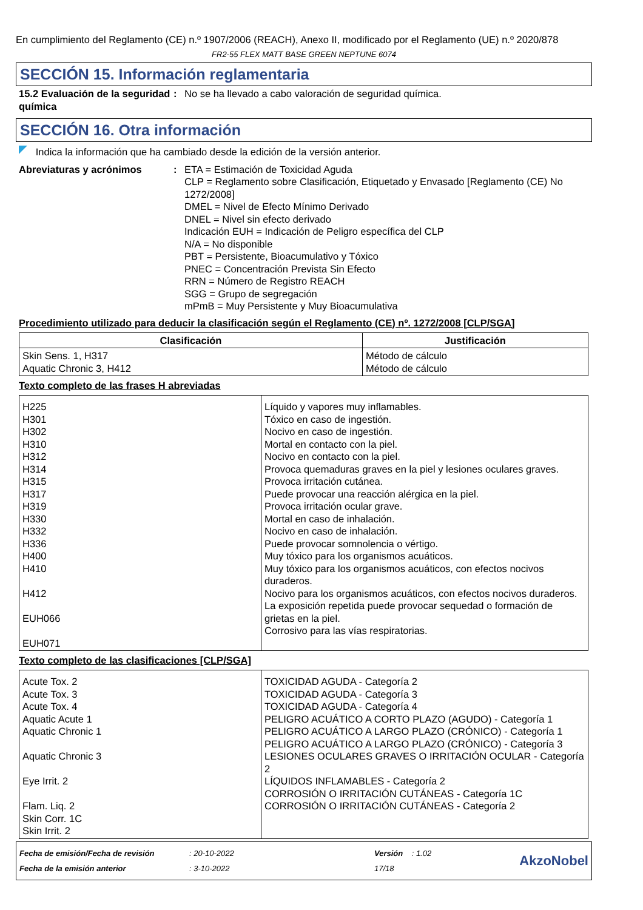En cumplimiento del Reglamento (CE) n.º 1907/2006 (REACH), Anexo II, modificado por el Reglamento (UE) n.º 2020/878
FR2-55 FLEX MATT BASE GREEN NEPTUNE 6074
SECCIÓN 15. Información reglamentaria
15.2 Evaluación de la seguridad química
: No se ha llevado a cabo valoración de seguridad química.
SECCIÓN 16. Otra información
Indica la información que ha cambiado desde la edición de la versión anterior.
Abreviaturas y acrónimos : ETA = Estimación de Toxicidad Aguda
CLP = Reglamento sobre Clasificación, Etiquetado y Envasado [Reglamento (CE) No 1272/2008]
DMEL = Nivel de Efecto Mínimo Derivado
DNEL = Nivel sin efecto derivado
Indicación EUH = Indicación de Peligro específica del CLP
N/A = No disponible
PBT = Persistente, Bioacumulativo y Tóxico
PNEC = Concentración Prevista Sin Efecto
RRN = Número de Registro REACH
SGG = Grupo de segregación
mPmB = Muy Persistente y Muy Bioacumulativa
Procedimiento utilizado para deducir la clasificación según el Reglamento (CE) nº. 1272/2008 [CLP/SGA]
| Clasificación | Justificación |
| --- | --- |
| Skin Sens. 1, H317 Aquatic Chronic 3, H412 | Método de cálculo Método de cálculo |
Texto completo de las frases H abreviadas
| H225 H301 H302 H310 H312 H314 H315 H317 H319 H330 H332 H336 H400 H410 H412 EUH066 EUH071 | Líquido y vapores muy inflamables. Tóxico en caso de ingestión. Nocivo en caso de ingestión. Mortal en contacto con la piel. Nocivo en contacto con la piel. Provoca quemaduras graves en la piel y lesiones oculares graves. Provoca irritación cutánea. Puede provocar una reacción alérgica en la piel. Provoca irritación ocular grave. Mortal en caso de inhalación. Nocivo en caso de inhalación. Puede provocar somnolencia o vértigo. Muy tóxico para los organismos acuáticos. Muy tóxico para los organismos acuáticos, con efectos nocivos duraderos. Nocivo para los organismos acuáticos, con efectos nocivos duraderos. La exposición repetida puede provocar sequedad o formación de grietas en la piel. Corrosivo para las vías respiratorias. |
Texto completo de las clasificaciones [CLP/SGA]
| Acute Tox. 2 Acute Tox. 3 Acute Tox. 4 Aquatic Acute 1 Aquatic Chronic 1 Aquatic Chronic 3 Eye Irrit. 2 Flam. Liq. 2 Skin Corr. 1C Skin Irrit. 2 | TOXICIDAD AGUDA - Categoría 2 TOXICIDAD AGUDA - Categoría 3 TOXICIDAD AGUDA - Categoría 4 PELIGRO ACUÁTICO A CORTO PLAZO (AGUDO) - Categoría 1 PELIGRO ACUÁTICO A LARGO PLAZO (CRÓNICO) - Categoría 1 PELIGRO ACUÁTICO A LARGO PLAZO (CRÓNICO) - Categoría 3 LESIONES OCULARES GRAVES O IRRITACIÓN OCULAR - Categoría 2 LÍQUIDOS INFLAMABLES - Categoría 2 CORROSIÓN O IRRITACIÓN CUTÁNEAS - Categoría 1C CORROSIÓN O IRRITACIÓN CUTÁNEAS - Categoría 2 |
Fecha de emisión/Fecha de revisión
Fecha de la emisión anterior
: 20-10-2022
: 3-10-2022
Versión : 1.02
17/18
AkzoNobel